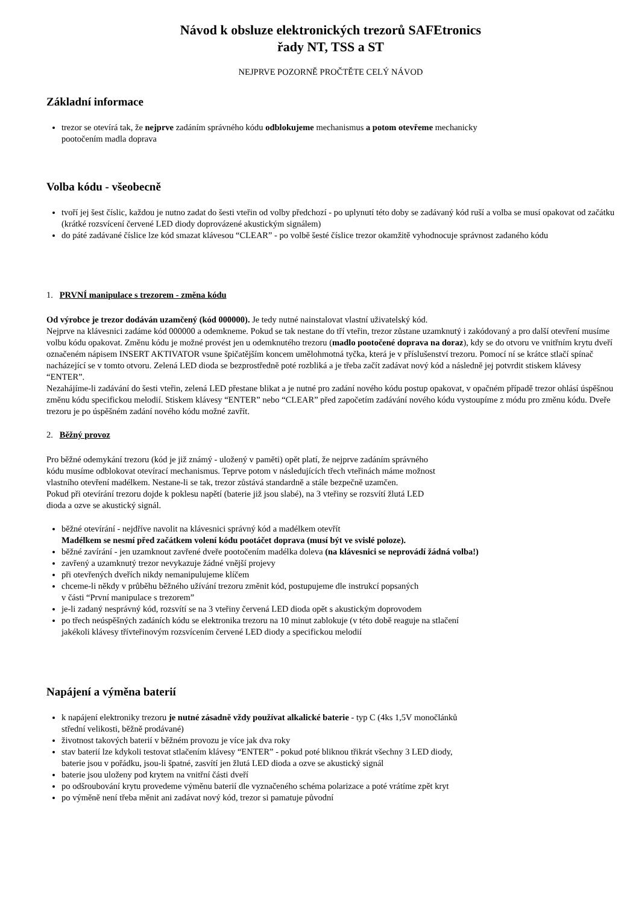Návod k obsluze elektronických trezorů SAFEtronics
řady NT, TSS a ST
NEJPRVE POZORNĚ PROČTĚTE CELÝ NÁVOD
Základní informace
trezor se otevírá tak, že nejprve zadáním správného kódu odblokujeme mechanismus a potom otevřeme mechanicky
pootočením madla doprava
Volba kódu - všeobecně
tvoří jej šest číslic, každou je nutno zadat do šesti vteřin od volby předchozí - po uplynutí této doby se zadávaný kód ruší a volba se musí opakovat od začátku (krátké rozsvícení červené LED diody doprovázené akustickým signálem)
do páté zadávané číslice lze kód smazat klávesou “CLEAR” - po volbě šesté číslice trezor okamžitě vyhodnocuje správnost zadaného kódu
1. PRVNÍ manipulace s trezorem - změna kódu
Od výrobce je trezor dodáván uzamčený (kód 000000). Je tedy nutné nainstalovat vlastní uživatelský kód.
Nejprve na klávesnici zadáme kód 000000 a odemkneme. Pokud se tak nestane do tří vteřin, trezor zůstane uzamknutý i zakódovaný a pro další otevření musíme volbu kódu opakovat. Změnu kódu je možné provést jen u odemknutého trezoru (madlo pootočené doprava na doraz), kdy se do otvoru ve vnitřním krytu dveří označeném nápisem INSERT AKTIVATOR vsune špičatějším koncem umělohmotná tyčka, která je v příslušenství trezoru. Pomocí ní se krátce stlačí spínač nacházející se v tomto otvoru. Zelená LED dioda se bezprostředně poté rozbliká a je třeba začít zadávat nový kód a následně jej potvrdit stiskem klávesy “ENTER”.
Nezahájíme-li zadávání do šesti vteřin, zelená LED přestane blikat a je nutné pro zadání nového kódu postup opakovat, v opačném případě trezor ohlásí úspěšnou změnu kódu specifickou melodií. Stiskem klávesy “ENTER” nebo “CLEAR” před započetím zadávání nového kódu vystoupíme z módu pro změnu kódu. Dveře trezoru je po úspěšném zadání nového kódu možné zavřít.
2. Běžný provoz
Pro běžné odemykání trezoru (kód je již známý - uložený v paměti) opět platí, že nejprve zadáním správného
kódu musíme odblokovat otevírací mechanismus. Teprve potom v následujících třech vteřinách máme možnost
vlastního otevření madélkem. Nestane-li se tak, trezor zůstává standardně a stále bezpečně uzamčen.
Pokud při otevírání trezoru dojde k poklesu napětí (baterie již jsou slabé), na 3 vteřiny se rozsvítí žlutá LED
dioda a ozve se akustický signál.
běžné otevírání - nejdříve navolit na klávesnici správný kód a madélkem otevřít
Madélkem se nesmí před začátkem volení kódu pootáčet doprava (musí být ve svislé poloze).
běžné zavírání - jen uzamknout zavřené dveře pootočením madélka doleva (na klávesnici se neprovádí žádná volba!)
zavřený a uzamknutý trezor nevykazuje žádné vnější projevy
při otevřených dveřích nikdy nemanipulujeme klíčem
chceme-li někdy v průběhu běžného užívání trezoru změnit kód, postupujeme dle instrukcí popsaných
v části “První manipulace s trezorem”
je-li zadaný nesprávný kód, rozsvítí se na 3 vteřiny červená LED dioda opět s akustickým doprovodem
po třech neúspěšných zadáních kódu se elektronika trezoru na 10 minut zablokuje (v této době reaguje na stlačení
jakékoli klávesy třívteřinovým rozsvícením červené LED diody a specifickou melodií
Napájení a výměna baterií
k napájení elektroniky trezoru je nutné zásadně vždy používat alkalické baterie - typ C (4ks 1,5V monočlánků
střední velikosti, běžně prodávané)
životnost takových baterií v běžném provozu je více jak dva roky
stav baterií lze kdykoli testovat stlačením klávesy “ENTER” - pokud poté bliknou třikrát všechny 3 LED diody,
baterie jsou v pořádku, jsou-li špatné, zasvítí jen žlutá LED dioda a ozve se akustický signál
baterie jsou uloženy pod krytem na vnitřní části dveří
po odšroubování krytu provedeme výměnu baterií dle vyznačeného schéma polarizace a poté vrátíme zpět kryt
po výměně není třeba měnit ani zadávat nový kód, trezor si pamatuje původní